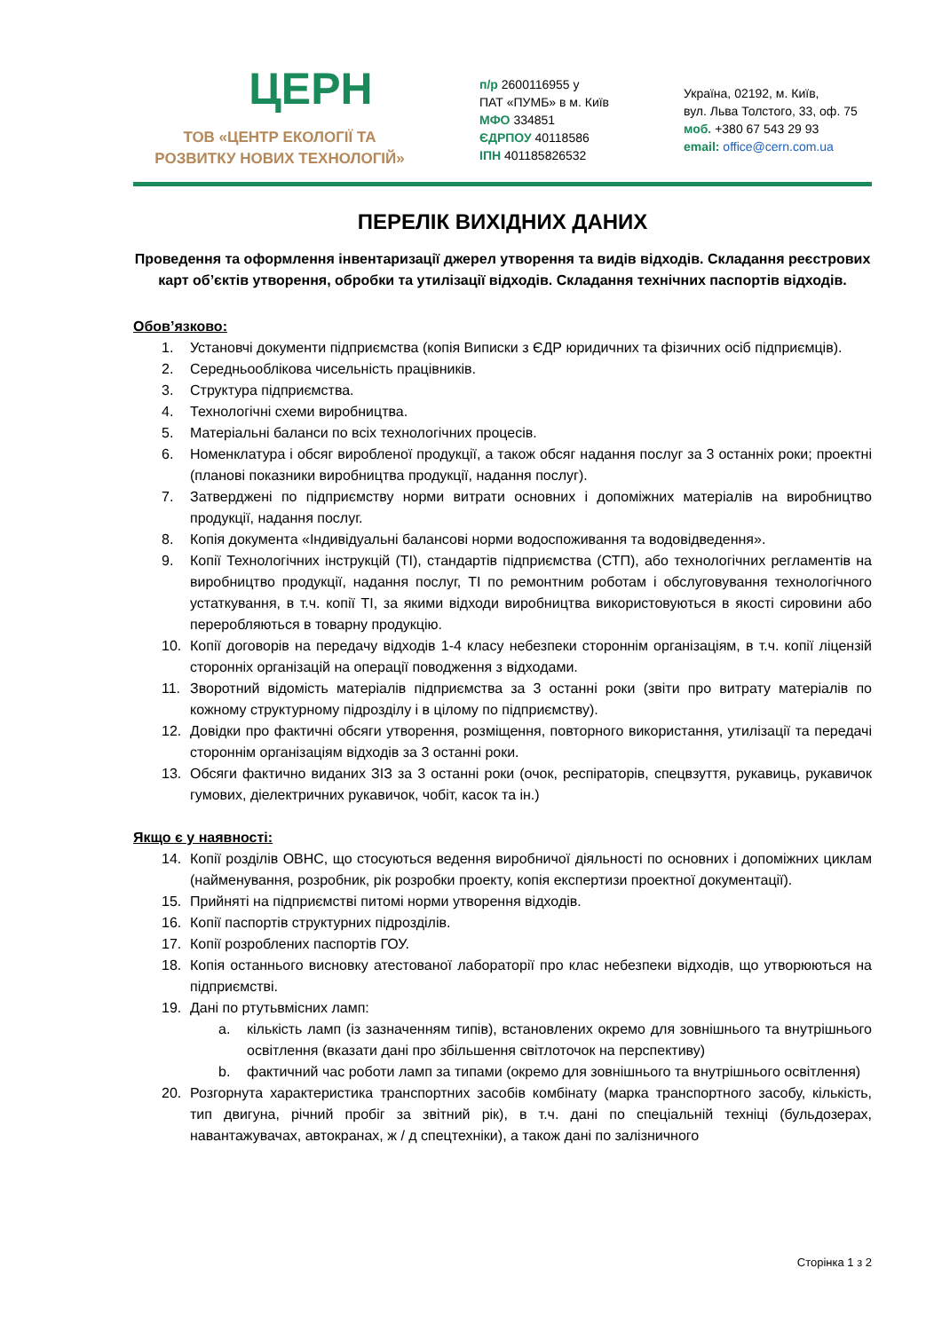ЦЕРН
ТОВ «ЦЕНТР ЕКОЛОГІЇ ТА
РОЗВИТКУ НОВИХ ТЕХНОЛОГІЙ»
п/р 2600116955 у
ПАТ «ПУМБ» в м. Київ
МФО 334851
ЄДРПОУ 40118586
ІПН 401185826532
Україна, 02192, м. Київ,
вул. Льва Толстого, 33, оф. 75
моб. +380 67 543 29 93
email: office@cern.com.ua
ПЕРЕЛІК ВИХІДНИХ ДАНИХ
Проведення та оформлення інвентаризації джерел утворення та видів відходів. Складання реєстрових карт об’єктів утворення, обробки та утилізації відходів. Складання технічних паспортів відходів.
Обов’язково:
1. Установчі документи підприємства (копія Виписки з ЄДР юридичних та фізичних осіб підприємців).
2. Середньооблікова чисельність працівників.
3. Структура підприємства.
4. Технологічні схеми виробництва.
5. Матеріальні баланси по всіх технологічних процесів.
6. Номенклатура і обсяг виробленої продукції, а також обсяг надання послуг за 3 останніх роки; проектні (планові показники виробництва продукції, надання послуг).
7. Затверджені по підприємству норми витрати основних і допоміжних матеріалів на виробництво продукції, надання послуг.
8. Копія документа «Індивідуальні балансові норми водоспоживання та водовідведення».
9. Копії Технологічних інструкцій (ТІ), стандартів підприємства (СТП), або технологічних регламентів на виробництво продукції, надання послуг, ТІ по ремонтним роботам і обслуговування технологічного устаткування, в т.ч. копії ТІ, за якими відходи виробництва використовуються в якості сировини або переробляються в товарну продукцію.
10. Копії договорів на передачу відходів 1-4 класу небезпеки стороннім організаціям, в т.ч. копії ліцензій сторонніх організацій на операції поводження з відходами.
11. Зворотний відомість матеріалів підприємства за 3 останні роки (звіти про витрату матеріалів по кожному структурному підрозділу і в цілому по підприємству).
12. Довідки про фактичні обсяги утворення, розміщення, повторного використання, утилізації та передачі стороннім організаціям відходів за 3 останні роки.
13. Обсяги фактично виданих ЗІЗ за 3 останні роки (очок, респіраторів, спецвзуття, рукавиць, рукавичок гумових, діелектричних рукавичок, чобіт, касок та ін.)
Якщо є у наявності:
14. Копії розділів ОВНС, що стосуються ведення виробничої діяльності по основних і допоміжних циклам (найменування, розробник, рік розробки проекту, копія експертизи проектної документації).
15. Прийняті на підприємстві питомі норми утворення відходів.
16. Копії паспортів структурних підрозділів.
17. Копії розроблених паспортів ГОУ.
18. Копія останнього висновку атестованої лабораторії про клас небезпеки відходів, що утворюються на підприємстві.
19. Дані по ртутьвмісних ламп:
a. кількість ламп (із зазначенням типів), встановлених окремо для зовнішнього та внутрішнього освітлення (вказати дані про збільшення світлоточок на перспективу)
b. фактичний час роботи ламп за типами (окремо для зовнішнього та внутрішнього освітлення)
20. Розгорнута характеристика транспортних засобів комбінату (марка транспортного засобу, кількість, тип двигуна, річний пробіг за звітний рік), в т.ч. дані по спеціальній техніці (бульдозерах, навантажувачах, автокранах, ж / д спецтехніки), а також дані по залізничного
Сторінка 1 з 2